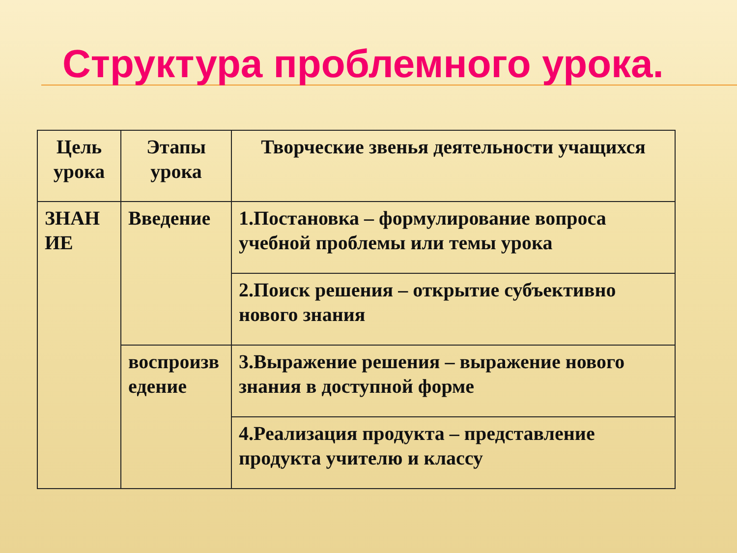Структура проблемного урока.
| Цель урока | Этапы урока | Творческие звенья деятельности учащихся |
| --- | --- | --- |
| ЗНАН ИЕ | Введение | 1.Постановка – формулирование вопроса учебной проблемы или темы урока |
| | | 2.Поиск решения – открытие субъективно нового знания |
| | воспроизв едение | 3.Выражение решения – выражение нового знания в доступной форме |
| | | 4.Реализация продукта – представление продукта учителю и классу |